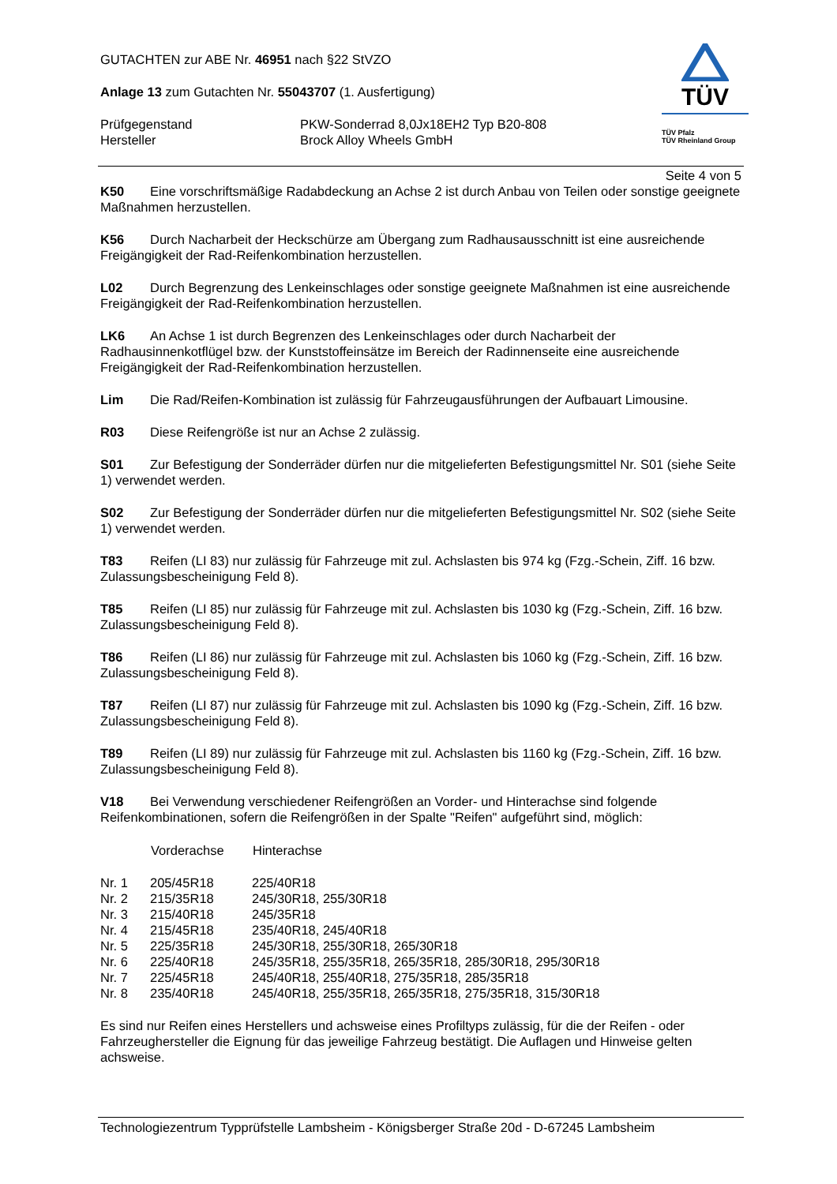TÜV
TÜV Pfalz
TÜV Rheinland Group
GUTACHTEN zur ABE Nr. 46951 nach §22 StVZO
Anlage 13 zum Gutachten Nr. 55043707 (1. Ausfertigung)
| Prüfgegenstand Hersteller | PKW-Sonderrad 8,0Jx18EH2 Typ B20-808 Brock Alloy Wheels GmbH |
Seite 4 von 5
K50 Eine vorschriftsmäßige Radabdeckung an Achse 2 ist durch Anbau von Teilen oder sonstige geeignete Maßnahmen herzustellen.
K56 Durch Nacharbeit der Heckschürze am Übergang zum Radhausausschnitt ist eine ausreichende Freigängigkeit der Rad-Reifenkombination herzustellen.
L02 Durch Begrenzung des Lenkeinschlages oder sonstige geeignete Maßnahmen ist eine ausreichende Freigängigkeit der Rad-Reifenkombination herzustellen.
LK6 An Achse 1 ist durch Begrenzen des Lenkeinschlages oder durch Nacharbeit der Radhausinnenkotflügel bzw. der Kunststoffeinsätze im Bereich der Radinnenseite eine ausreichende Freigängigkeit der Rad-Reifenkombination herzustellen.
Lim Die Rad/Reifen-Kombination ist zulässig für Fahrzeugausführungen der Aufbauart Limousine.
R03 Diese Reifengröße ist nur an Achse 2 zulässig.
S01 Zur Befestigung der Sonderräder dürfen nur die mitgelieferten Befestigungsmittel Nr. S01 (siehe Seite 1) verwendet werden.
S02 Zur Befestigung der Sonderräder dürfen nur die mitgelieferten Befestigungsmittel Nr. S02 (siehe Seite 1) verwendet werden.
T83 Reifen (LI 83) nur zulässig für Fahrzeuge mit zul. Achslasten bis 974 kg (Fzg.-Schein, Ziff. 16 bzw. Zulassungsbescheinigung Feld 8).
T85 Reifen (LI 85) nur zulässig für Fahrzeuge mit zul. Achslasten bis 1030 kg (Fzg.-Schein, Ziff. 16 bzw. Zulassungsbescheinigung Feld 8).
T86 Reifen (LI 86) nur zulässig für Fahrzeuge mit zul. Achslasten bis 1060 kg (Fzg.-Schein, Ziff. 16 bzw. Zulassungsbescheinigung Feld 8).
T87 Reifen (LI 87) nur zulässig für Fahrzeuge mit zul. Achslasten bis 1090 kg (Fzg.-Schein, Ziff. 16 bzw. Zulassungsbescheinigung Feld 8).
T89 Reifen (LI 89) nur zulässig für Fahrzeuge mit zul. Achslasten bis 1160 kg (Fzg.-Schein, Ziff. 16 bzw. Zulassungsbescheinigung Feld 8).
V18 Bei Verwendung verschiedener Reifengrößen an Vorder- und Hinterachse sind folgende Reifenkombinationen, sofern die Reifengrößen in der Spalte "Reifen" aufgeführt sind, möglich:
| | Vorderachse | Hinterachse |
| --- | --- | --- |
| Nr. 1 | 205/45R18 | 225/40R18 |
| Nr. 2 | 215/35R18 | 245/30R18, 255/30R18 |
| Nr. 3 | 215/40R18 | 245/35R18 |
| Nr. 4 | 215/45R18 | 235/40R18, 245/40R18 |
| Nr. 5 | 225/35R18 | 245/30R18, 255/30R18, 265/30R18 |
| Nr. 6 | 225/40R18 | 245/35R18, 255/35R18, 265/35R18, 285/30R18, 295/30R18 |
| Nr. 7 | 225/45R18 | 245/40R18, 255/40R18, 275/35R18, 285/35R18 |
| Nr. 8 | 235/40R18 | 245/40R18, 255/35R18, 265/35R18, 275/35R18, 315/30R18 |
Es sind nur Reifen eines Herstellers und achsweise eines Profiltyps zulässig, für die der Reifen - oder Fahrzeughersteller die Eignung für das jeweilige Fahrzeug bestätigt. Die Auflagen und Hinweise gelten achsweise.
Technologiezentrum Typprüfstelle Lambsheim - Königsberger Straße 20d - D-67245 Lambsheim